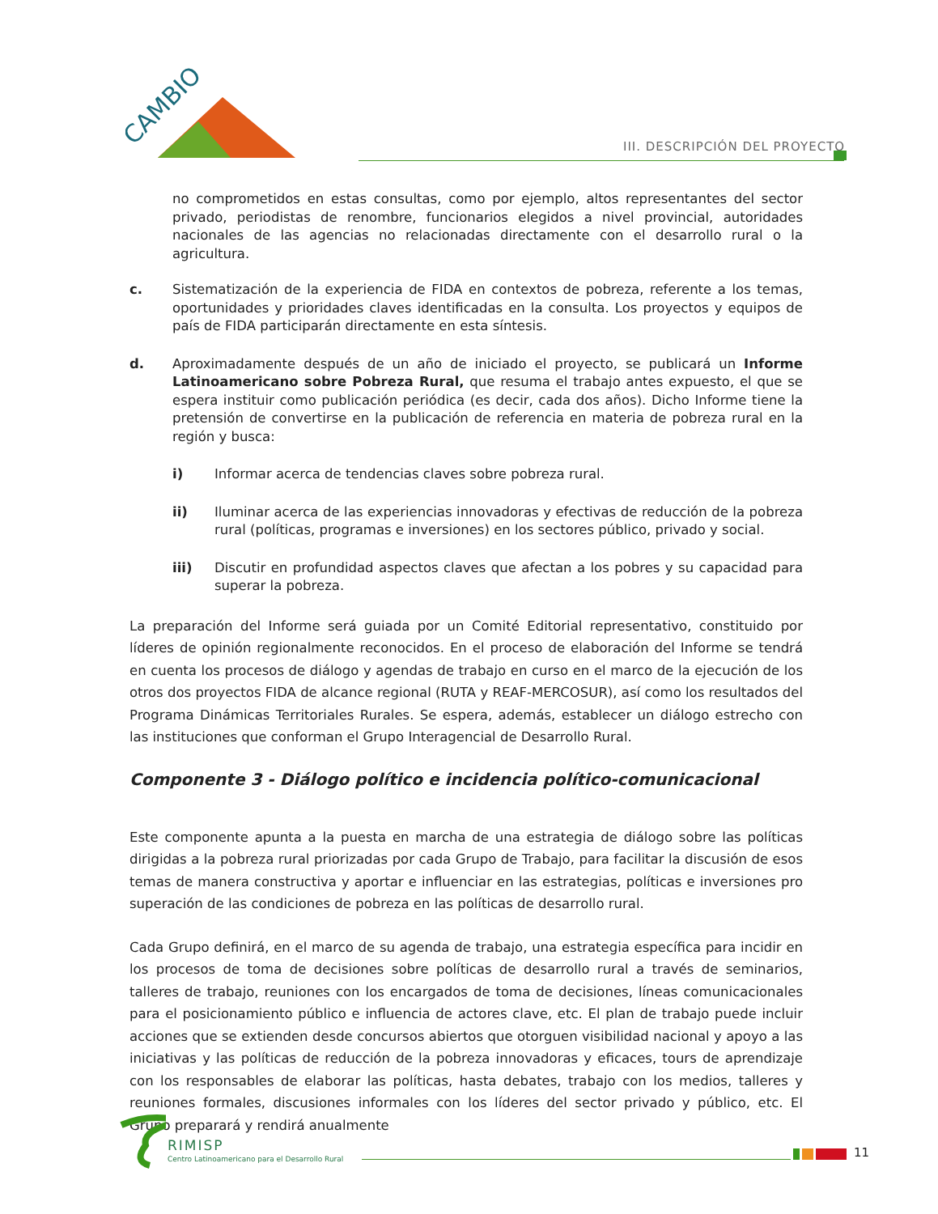CAMBIO
III. DESCRIPCIÓN DEL PROYECTO
no comprometidos en estas consultas, como por ejemplo, altos representantes del sector privado, periodistas de renombre, funcionarios elegidos a nivel provincial, autoridades nacionales de las agencias no relacionadas directamente con el desarrollo rural o la agricultura.
c. Sistematización de la experiencia de FIDA en contextos de pobreza, referente a los temas, oportunidades y prioridades claves identificadas en la consulta. Los proyectos y equipos de país de FIDA participarán directamente en esta síntesis.
d. Aproximadamente después de un año de iniciado el proyecto, se publicará un Informe Latinoamericano sobre Pobreza Rural, que resuma el trabajo antes expuesto, el que se espera instituir como publicación periódica (es decir, cada dos años). Dicho Informe tiene la pretensión de convertirse en la publicación de referencia en materia de pobreza rural en la región y busca:
i) Informar acerca de tendencias claves sobre pobreza rural.
ii) Iluminar acerca de las experiencias innovadoras y efectivas de reducción de la pobreza rural (políticas, programas e inversiones) en los sectores público, privado y social.
iii) Discutir en profundidad aspectos claves que afectan a los pobres y su capacidad para superar la pobreza.
La preparación del Informe será guiada por un Comité Editorial representativo, constituido por líderes de opinión regionalmente reconocidos. En el proceso de elaboración del Informe se tendrá en cuenta los procesos de diálogo y agendas de trabajo en curso en el marco de la ejecución de los otros dos proyectos FIDA de alcance regional (RUTA y REAF-MERCOSUR), así como los resultados del Programa Dinámicas Territoriales Rurales. Se espera, además, establecer un diálogo estrecho con las instituciones que conforman el Grupo Interagencial de Desarrollo Rural.
Componente 3 - Diálogo político e incidencia político-comunicacional
Este componente apunta a la puesta en marcha de una estrategia de diálogo sobre las políticas dirigidas a la pobreza rural priorizadas por cada Grupo de Trabajo, para facilitar la discusión de esos temas de manera constructiva y aportar e influenciar en las estrategias, políticas e inversiones pro superación de las condiciones de pobreza en las políticas de desarrollo rural.
Cada Grupo definirá, en el marco de su agenda de trabajo, una estrategia específica para incidir en los procesos de toma de decisiones sobre políticas de desarrollo rural a través de seminarios, talleres de trabajo, reuniones con los encargados de toma de decisiones, líneas comunicacionales para el posicionamiento público e influencia de actores clave, etc. El plan de trabajo puede incluir acciones que se extienden desde concursos abiertos que otorguen visibilidad nacional y apoyo a las iniciativas y las políticas de reducción de la pobreza innovadoras y eficaces, tours de aprendizaje con los responsables de elaborar las políticas, hasta debates, trabajo con los medios, talleres y reuniones formales, discusiones informales con los líderes del sector privado y público, etc. El Grupo preparará y rendirá anualmente
RIMISP
Centro Latinoamericano para el Desarrollo Rural
11